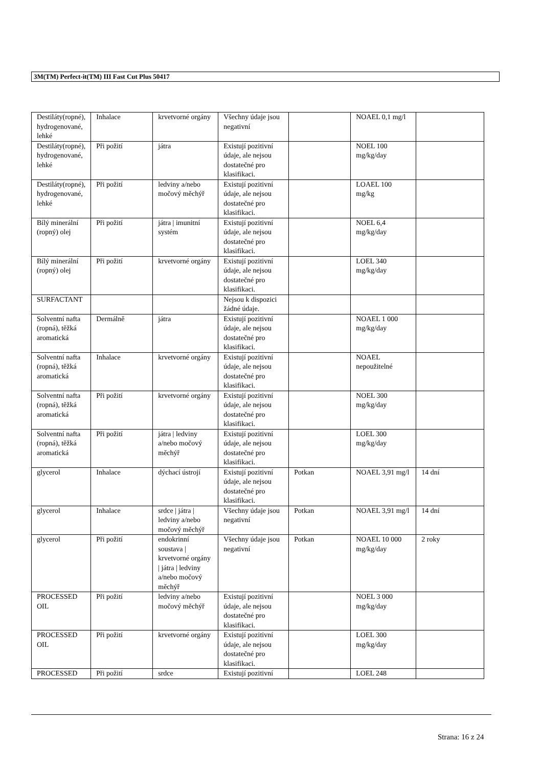3M(TM) Perfect-it(TM) III Fast Cut Plus 50417
| Destiláty(ropné), hydrogenované, lehké | Inhalace | krvetvorné orgány | Všechny údaje jsou negativní | | NOAEL 0,1 mg/l | |
| Destiláty(ropné), hydrogenované, lehké | Při požití | játra | Existují pozitivní údaje, ale nejsou dostatečné pro klasifikaci. | | NOEL 100 mg/kg/day | |
| Destiláty(ropné), hydrogenované, lehké | Při požití | ledviny a/nebo močový měchýř | Existují pozitivní údaje, ale nejsou dostatečné pro klasifikaci. | | LOAEL 100 mg/kg | |
| Bílý minerální (ropný) olej | Při požití | játra / imunitní systém | Existují pozitivní údaje, ale nejsou dostatečné pro klasifikaci. | | NOEL 6,4 mg/kg/day | |
| Bílý minerální (ropný) olej | Při požití | krvetvorné orgány | Existují pozitivní údaje, ale nejsou dostatečné pro klasifikaci. | | LOEL 340 mg/kg/day | |
| SURFACTANT | | | Nejsou k dispozici žádné údaje. | | | |
| Solventní nafta (ropná), těžká aromatická | Dermálně | játra | Existují pozitivní údaje, ale nejsou dostatečné pro klasifikaci. | | NOAEL 1 000 mg/kg/day | |
| Solventní nafta (ropná), těžká aromatická | Inhalace | krvetvorné orgány | Existují pozitivní údaje, ale nejsou dostatečné pro klasifikaci. | | NOAEL nepoužitelné | |
| Solventní nafta (ropná), těžká aromatická | Při požití | krvetvorné orgány | Existují pozitivní údaje, ale nejsou dostatečné pro klasifikaci. | | NOEL 300 mg/kg/day | |
| Solventní nafta (ropná), těžká aromatická | Při požití | játra / ledviny a/nebo močový měchýř | Existují pozitivní údaje, ale nejsou dostatečné pro klasifikaci. | | LOEL 300 mg/kg/day | |
| glycerol | Inhalace | dýchací ústrojí | Existují pozitivní údaje, ale nejsou dostatečné pro klasifikaci. | Potkan | NOAEL 3,91 mg/l | 14 dní |
| glycerol | Inhalace | srdce / játra / ledviny a/nebo močový měchýř | Všechny údaje jsou negativní | Potkan | NOAEL 3,91 mg/l | 14 dní |
| glycerol | Při požití | endokrinní soustava / krvetvorné orgány / játra / ledviny a/nebo močový měchýř | Všechny údaje jsou negativní | Potkan | NOAEL 10 000 mg/kg/day | 2 roky |
| PROCESSED OIL | Při požití | ledviny a/nebo močový měchýř | Existují pozitivní údaje, ale nejsou dostatečné pro klasifikaci. | | NOEL 3 000 mg/kg/day | |
| PROCESSED OIL | Při požití | krvetvorné orgány | Existují pozitivní údaje, ale nejsou dostatečné pro klasifikaci. | | LOEL 300 mg/kg/day | |
| PROCESSED | Při požití | srdce | Existují pozitivní | | LOEL 248 | |
Strana: 16 z 24